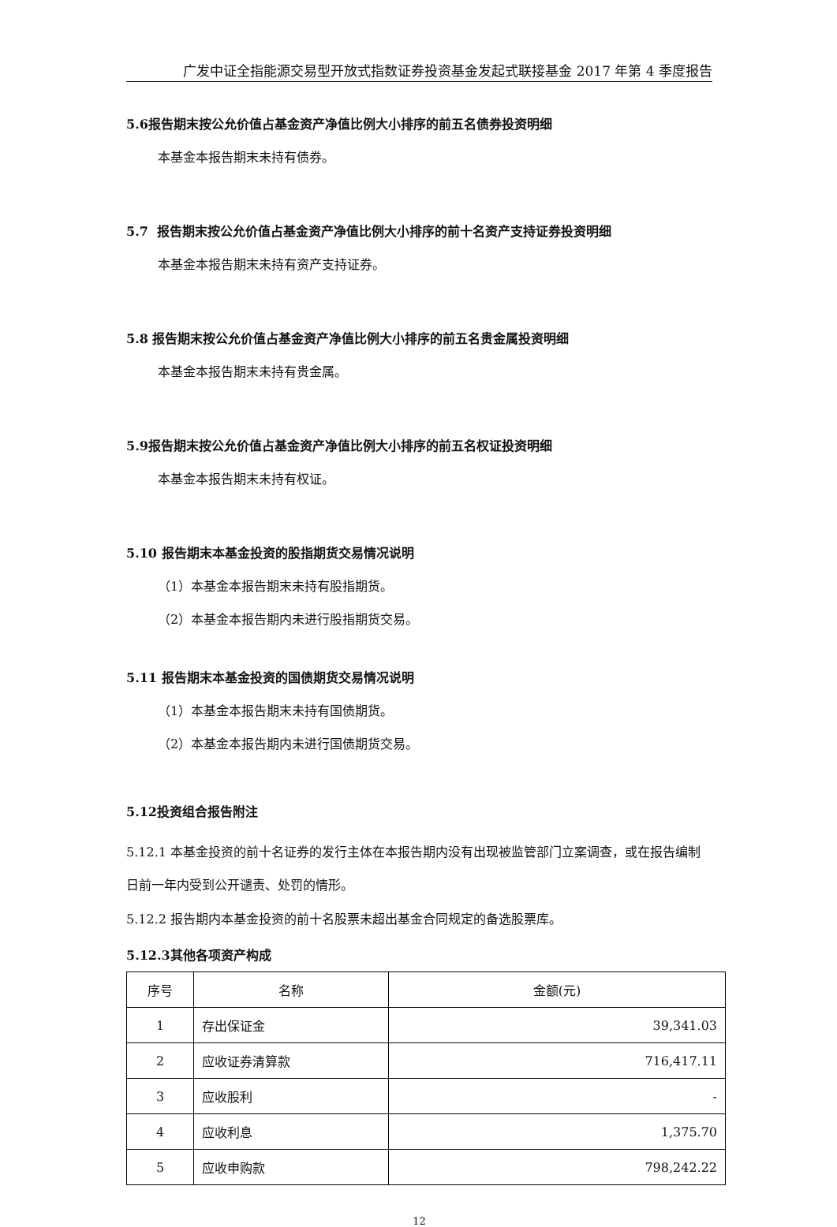广发中证全指能源交易型开放式指数证券投资基金发起式联接基金 2017 年第 4 季度报告
5.6报告期末按公允价值占基金资产净值比例大小排序的前五名债券投资明细
本基金本报告期末未持有债券。
5.7 报告期末按公允价值占基金资产净值比例大小排序的前十名资产支持证券投资明细
本基金本报告期末未持有资产支持证券。
5.8 报告期末按公允价值占基金资产净值比例大小排序的前五名贵金属投资明细
本基金本报告期末未持有贵金属。
5.9报告期末按公允价值占基金资产净值比例大小排序的前五名权证投资明细
本基金本报告期末未持有权证。
5.10 报告期末本基金投资的股指期货交易情况说明
（1）本基金本报告期末未持有股指期货。
（2）本基金本报告期内未进行股指期货交易。
5.11 报告期末本基金投资的国债期货交易情况说明
（1）本基金本报告期末未持有国债期货。
（2）本基金本报告期内未进行国债期货交易。
5.12投资组合报告附注
5.12.1 本基金投资的前十名证券的发行主体在本报告期内没有出现被监管部门立案调查，或在报告编制日前一年内受到公开谴责、处罚的情形。
5.12.2 报告期内本基金投资的前十名股票未超出基金合同规定的备选股票库。
5.12.3其他各项资产构成
| 序号 | 名称 | 金额(元) |
| 1 | 存出保证金 | 39,341.03 |
| 2 | 应收证券清算款 | 716,417.11 |
| 3 | 应收股利 | - |
| 4 | 应收利息 | 1,375.70 |
| 5 | 应收申购款 | 798,242.22 |
12